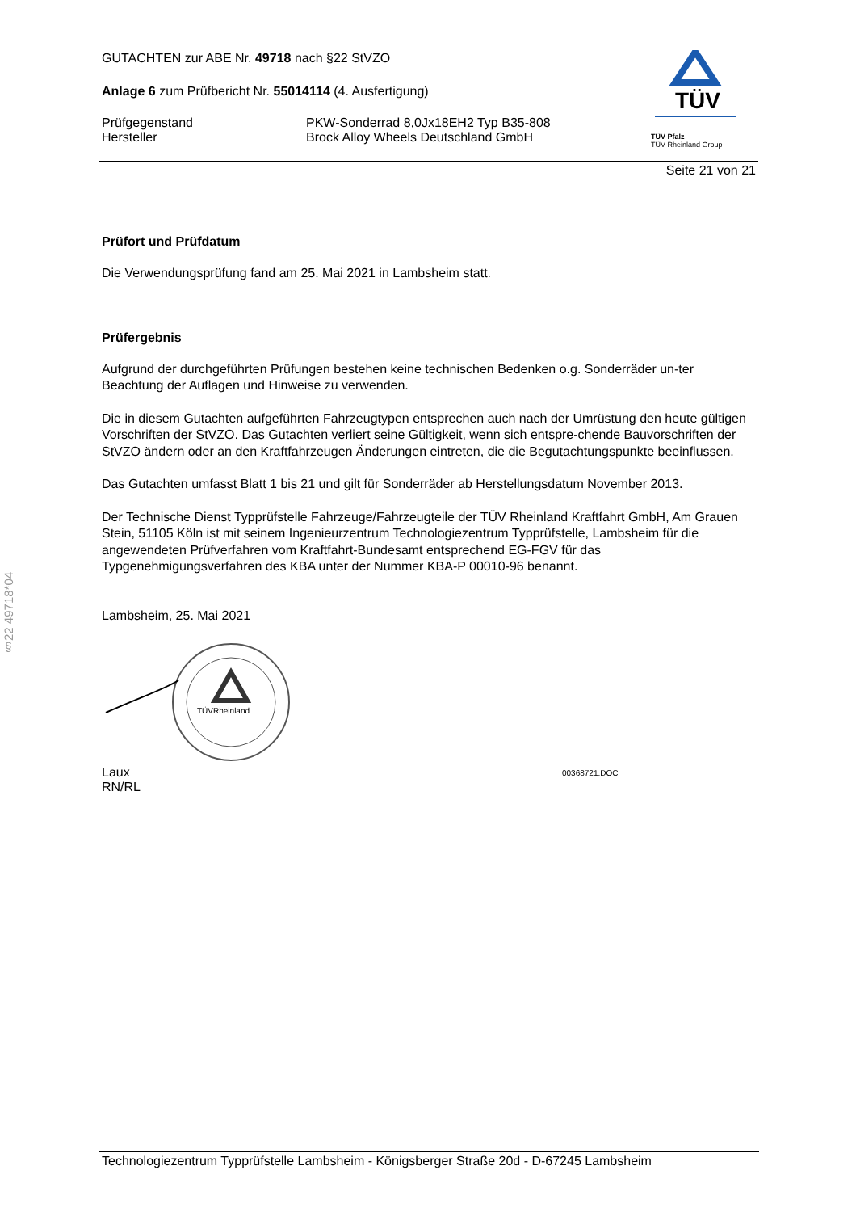§22 49718*04
TÜV
TÜV Pfalz
TÜV Rheinland Group
GUTACHTEN zur ABE Nr. 49718 nach §22 StVZO
Anlage 6 zum Prüfbericht Nr. 55014114 (4. Ausfertigung)
Prüfgegenstand PKW-Sonderrad 8,0Jx18EH2 Typ B35-808
Hersteller Brock Alloy Wheels Deutschland GmbH
Seite 21 von 21
Prüfort und Prüfdatum
Die Verwendungsprüfung fand am 25. Mai 2021 in Lambsheim statt.
Prüfergebnis
Aufgrund der durchgeführten Prüfungen bestehen keine technischen Bedenken o.g. Sonderräder un-ter Beachtung der Auflagen und Hinweise zu verwenden.
Die in diesem Gutachten aufgeführten Fahrzeugtypen entsprechen auch nach der Umrüstung den heute gültigen Vorschriften der StVZO. Das Gutachten verliert seine Gültigkeit, wenn sich entspre-chende Bauvorschriften der StVZO ändern oder an den Kraftfahrzeugen Änderungen eintreten, die die Begutachtungspunkte beeinflussen.
Das Gutachten umfasst Blatt 1 bis 21 und gilt für Sonderräder ab Herstellungsdatum November 2013.
Der Technische Dienst Typprüfstelle Fahrzeuge/Fahrzeugteile der TÜV Rheinland Kraftfahrt GmbH, Am Grauen Stein, 51105 Köln ist mit seinem Ingenieurzentrum Technologiezentrum Typprüfstelle, Lambsheim für die angewendeten Prüfverfahren vom Kraftfahrt-Bundesamt entsprechend EG-FGV für das Typgenehmigungsverfahren des KBA unter der Nummer KBA-P 00010-96 benannt.
Lambsheim, 25. Mai 2021
TÜVRheinland
Laux
RN/RL
00368721.DOC
Technologiezentrum Typprüfstelle Lambsheim - Königsberger Straße 20d - D-67245 Lambsheim